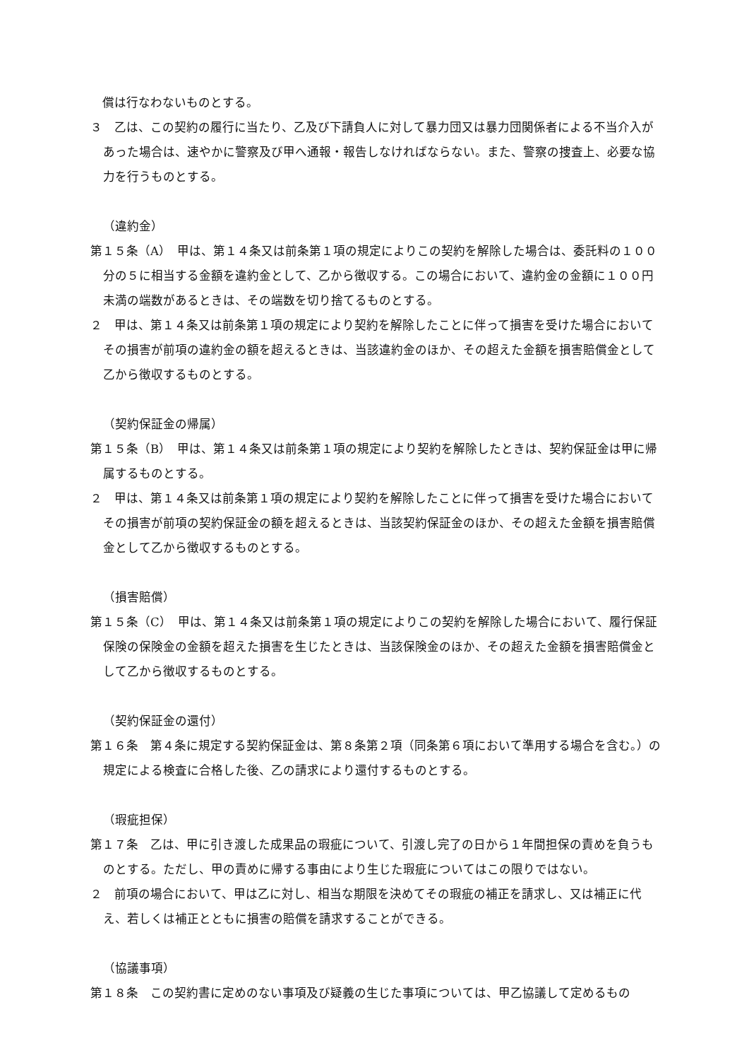償は行なわないものとする。
３　乙は、この契約の履行に当たり、乙及び下請負人に対して暴力団又は暴力団関係者による不当介入があった場合は、速やかに警察及び甲へ通報・報告しなければならない。また、警察の捜査上、必要な協力を行うものとする。
（違約金）
第１５条（A）　甲は、第１４条又は前条第１項の規定によりこの契約を解除した場合は、委託料の１００分の５に相当する金額を違約金として、乙から徴収する。この場合において、違約金の金額に１００円未満の端数があるときは、その端数を切り捨てるものとする。
２　甲は、第１４条又は前条第１項の規定により契約を解除したことに伴って損害を受けた場合においてその損害が前項の違約金の額を超えるときは、当該違約金のほか、その超えた金額を損害賠償金として乙から徴収するものとする。
（契約保証金の帰属）
第１５条（B）　甲は、第１４条又は前条第１項の規定により契約を解除したときは、契約保証金は甲に帰属するものとする。
２　甲は、第１４条又は前条第１項の規定により契約を解除したことに伴って損害を受けた場合においてその損害が前項の契約保証金の額を超えるときは、当該契約保証金のほか、その超えた金額を損害賠償金として乙から徴収するものとする。
（損害賠償）
第１５条（C）　甲は、第１４条又は前条第１項の規定によりこの契約を解除した場合において、履行保証保険の保険金の金額を超えた損害を生じたときは、当該保険金のほか、その超えた金額を損害賠償金として乙から徴収するものとする。
（契約保証金の還付）
第１６条　第４条に規定する契約保証金は、第８条第２項（同条第６項において準用する場合を含む。）の規定による検査に合格した後、乙の請求により還付するものとする。
（瑕疵担保）
第１７条　乙は、甲に引き渡した成果品の瑕疵について、引渡し完了の日から１年間担保の責めを負うものとする。ただし、甲の責めに帰する事由により生じた瑕疵についてはこの限りではない。
２　前項の場合において、甲は乙に対し、相当な期限を決めてその瑕疵の補正を請求し、又は補正に代え、若しくは補正とともに損害の賠償を請求することができる。
（協議事項）
第１８条　この契約書に定めのない事項及び疑義の生じた事項については、甲乙協議して定めるもの